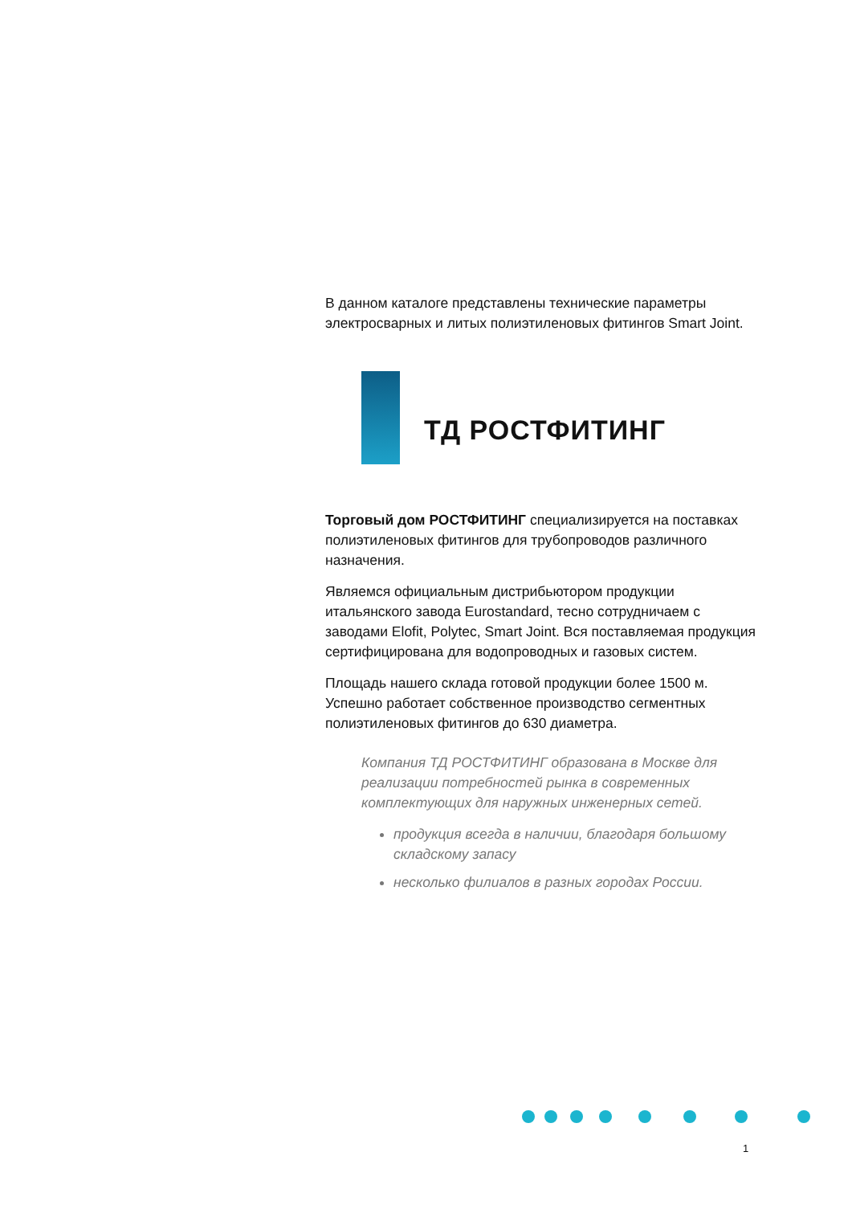В данном каталоге представлены технические параметры электросварных и литых полиэтиленовых фитингов Smart Joint.
ТД РОСТФИТИНГ
Торговый дом РОСТФИТИНГ специализируется на поставках полиэтиленовых фитингов для трубопро­водов различного назначения.
Являемся официальным дистрибьютором продукции итальянского завода Eurostandard, тесно сотрудничаем с заводами Elofit, Polytec, Smart Joint. Вся поставляе­мая продукция сертифицирована для водопроводных и газовых систем.
Площадь нашего склада готовой продукции более 1500 м. Успешно работает собственное производство сегментных полиэтиленовых фитингов до 630 диаметра.
Компания ТД РОСТФИТИНГ образована в Москве для реализации потребностей рынка в современных комплектующих для наружных инженерных сетей.
продукция всегда в наличии, благодаря большому складскому запасу
несколько филиалов в разных городах России.
1